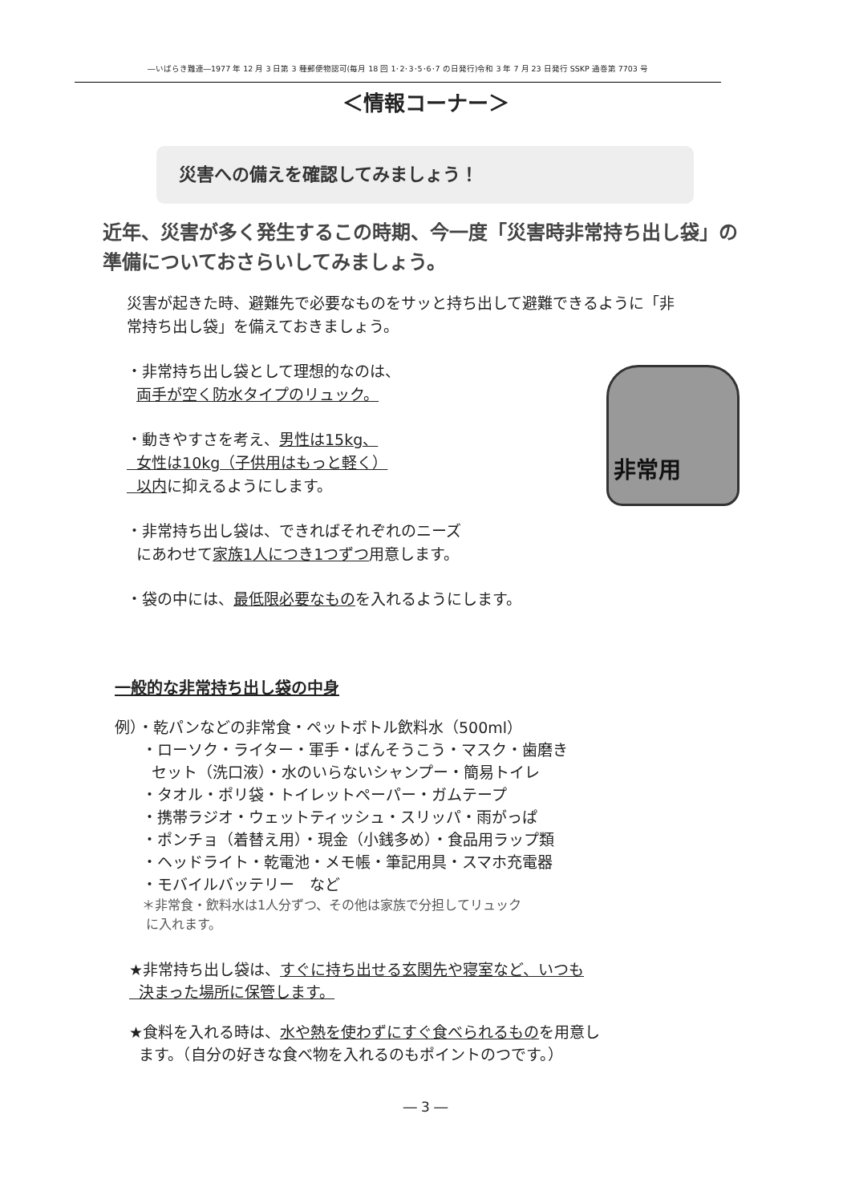―いばらき難連―1977 年 12 月 3 日第 3 種郵便物認可(毎月 18 回 1･2･3･5･6･7 の日発行)令和 3 年 7 月 23 日発行 SSKP 通巻第 7703 号
＜情報コーナー＞
災害への備えを確認してみましょう！
近年、災害が多く発生するこの時期、今一度「災害時非常持ち出し袋」の準備についておさらいしてみましょう。
災害が起きた時、避難先で必要なものをサッと持ち出して避難できるように「非常持ち出し袋」を備えておきましょう。
・非常持ち出し袋として理想的なのは、
両手が空く防水タイプのリュック。
・動きやすさを考え、男性は15kg、
女性は10kg（子供用はもっと軽く）
以内に抑えるようにします。
・非常持ち出し袋は、できればそれぞれのニーズ
にあわせて家族1人につき1つずつ用意します。
・袋の中には、最低限必要なものを入れるようにします。
非常用
一般的な非常持ち出し袋の中身
例）・乾パンなどの非常食・ペットボトル飲料水（500ml）
・ローソク・ライター・軍手・ばんそうこう・マスク・歯磨き
セット（洗口液）・水のいらないシャンプー・簡易トイレ
・タオル・ポリ袋・トイレットペーパー・ガムテープ
・携帯ラジオ・ウェットティッシュ・スリッパ・雨がっぱ
・ポンチョ（着替え用）・現金（小銭多め）・食品用ラップ類
・ヘッドライト・乾電池・メモ帳・筆記用具・スマホ充電器
・モバイルバッテリー　など
＊非常食・飲料水は1人分ずつ、その他は家族で分担してリュック
に入れます。
★非常持ち出し袋は、すぐに持ち出せる玄関先や寝室など、いつも
決まった場所に保管します。
★食料を入れる時は、水や熱を使わずにすぐ食べられるものを用意し
ます。（自分の好きな食べ物を入れるのもポイントのつです。）
― 3 ―